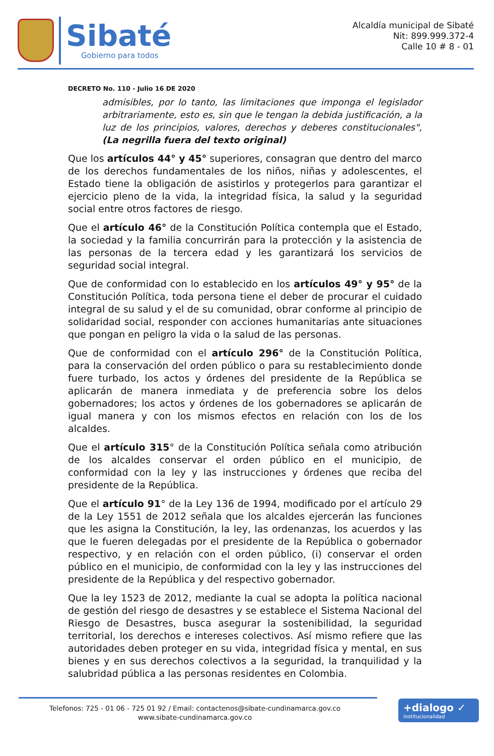Sibaté
Gobierno para todos
Alcaldía municipal de Sibaté
Nit: 899.999.372-4
Calle 10 # 8 - 01
DECRETO No. 110 - Julio 16 DE 2020
admisibles, por lo tanto, las limitaciones que imponga el legislador arbitrariamente, esto es, sin que le tengan la debida justificación, a la luz de los principios, valores, derechos y deberes constitucionales", (La negrilla fuera del texto original)
Que los artículos 44° y 45° superiores, consagran que dentro del marco de los derechos fundamentales de los niños, niñas y adolescentes, el Estado tiene la obligación de asistirlos y protegerlos para garantizar el ejercicio pleno de la vida, la integridad física, la salud y la seguridad social entre otros factores de riesgo.
Que el artículo 46° de la Constitución Política contempla que el Estado, la sociedad y la familia concurrirán para la protección y la asistencia de las personas de la tercera edad y les garantizará los servicios de seguridad social integral.
Que de conformidad con lo establecido en los artículos 49° y 95° de la Constitución Política, toda persona tiene el deber de procurar el cuidado integral de su salud y el de su comunidad, obrar conforme al principio de solidaridad social, responder con acciones humanitarias ante situaciones que pongan en peligro la vida o la salud de las personas.
Que de conformidad con el artículo 296° de la Constitución Política, para la conservación del orden público o para su restablecimiento donde fuere turbado, los actos y órdenes del presidente de la República se aplicarán de manera inmediata y de preferencia sobre los delos gobernadores; los actos y órdenes de los gobernadores se aplicarán de igual manera y con los mismos efectos en relación con los de los alcaldes.
Que el artículo 315° de la Constitución Política señala como atribución de los alcaldes conservar el orden público en el municipio, de conformidad con la ley y las instrucciones y órdenes que reciba del presidente de la República.
Que el artículo 91° de la Ley 136 de 1994, modificado por el artículo 29 de la Ley 1551 de 2012 señala que los alcaldes ejercerán las funciones que les asigna la Constitución, la ley, las ordenanzas, los acuerdos y las que le fueren delegadas por el presidente de la República o gobernador respectivo, y en relación con el orden público, (i) conservar el orden público en el municipio, de conformidad con la ley y las instrucciones del presidente de la República y del respectivo gobernador.
Que la ley 1523 de 2012, mediante la cual se adopta la política nacional de gestión del riesgo de desastres y se establece el Sistema Nacional del Riesgo de Desastres, busca asegurar la sostenibilidad, la seguridad territorial, los derechos e intereses colectivos. Así mismo refiere que las autoridades deben proteger en su vida, integridad física y mental, en sus bienes y en sus derechos colectivos a la seguridad, la tranquilidad y la salubridad pública a las personas residentes en Colombia.
Telefonos: 725 - 01 06 - 725 01 92 / Email: contactenos@sibate-cundinamarca.gov.co
www.sibate-cundinamarca.gov.co
+dialogo ✓
institucionalidad